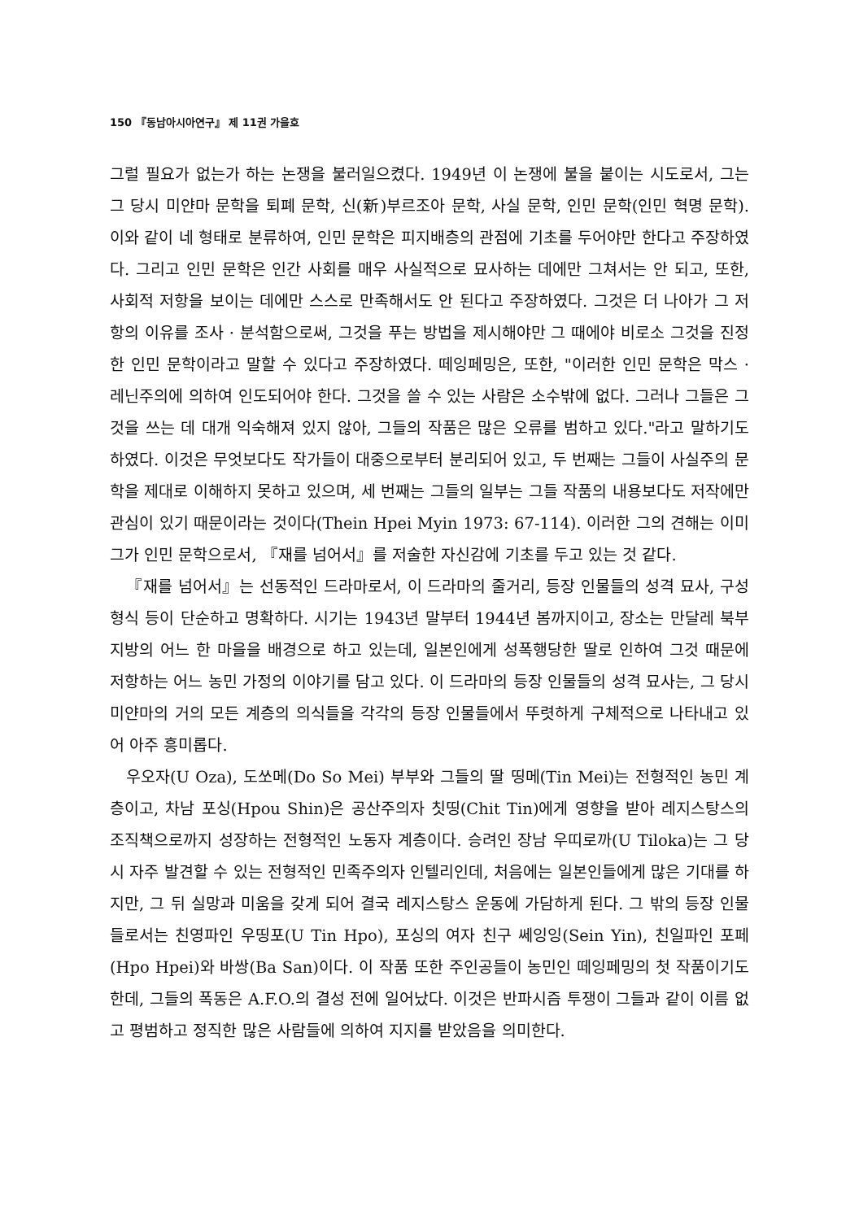150 『동남아시아연구』 제 11권 가을호
그럴 필요가 없는가 하는 논쟁을 불러일으켰다. 1949년 이 논쟁에 불을 붙이는 시도로서, 그는 그 당시 미얀마 문학을 퇴폐 문학, 신(新)부르조아 문학, 사실 문학, 인민 문학(인민 혁명 문학). 이와 같이 네 형태로 분류하여, 인민 문학은 피지배층의 관점에 기초를 두어야만 한다고 주장하였다. 그리고 인민 문학은 인간 사회를 매우 사실적으로 묘사하는 데에만 그쳐서는 안 되고, 또한, 사회적 저항을 보이는 데에만 스스로 만족해서도 안 된다고 주장하였다. 그것은 더 나아가 그 저항의 이유를 조사 · 분석함으로써, 그것을 푸는 방법을 제시해야만 그 때에야 비로소 그것을 진정한 인민 문학이라고 말할 수 있다고 주장하였다. 떼잉페밍은, 또한, "이러한 인민 문학은 막스 · 레닌주의에 의하여 인도되어야 한다. 그것을 쓸 수 있는 사람은 소수밖에 없다. 그러나 그들은 그것을 쓰는 데 대개 익숙해져 있지 않아, 그들의 작품은 많은 오류를 범하고 있다."라고 말하기도 하였다. 이것은 무엇보다도 작가들이 대중으로부터 분리되어 있고, 두 번째는 그들이 사실주의 문학을 제대로 이해하지 못하고 있으며, 세 번째는 그들의 일부는 그들 작품의 내용보다도 저작에만 관심이 있기 때문이라는 것이다(Thein Hpei Myin 1973: 67-114). 이러한 그의 견해는 이미 그가 인민 문학으로서, 『재를 넘어서』를 저술한 자신감에 기초를 두고 있는 것 같다.
『재를 넘어서』는 선동적인 드라마로서, 이 드라마의 줄거리, 등장 인물들의 성격 묘사, 구성 형식 등이 단순하고 명확하다. 시기는 1943년 말부터 1944년 봄까지이고, 장소는 만달레 북부 지방의 어느 한 마을을 배경으로 하고 있는데, 일본인에게 성폭행당한 딸로 인하여 그것 때문에 저항하는 어느 농민 가정의 이야기를 담고 있다. 이 드라마의 등장 인물들의 성격 묘사는, 그 당시 미얀마의 거의 모든 계층의 의식들을 각각의 등장 인물들에서 뚜렷하게 구체적으로 나타내고 있어 아주 흥미롭다.
우오자(U Oza), 도쏘메(Do So Mei) 부부와 그들의 딸 띵메(Tin Mei)는 전형적인 농민 계층이고, 차남 포싱(Hpou Shin)은 공산주의자 칫띵(Chit Tin)에게 영향을 받아 레지스탕스의 조직책으로까지 성장하는 전형적인 노동자 계층이다. 승려인 장남 우띠로까(U Tiloka)는 그 당시 자주 발견할 수 있는 전형적인 민족주의자 인텔리인데, 처음에는 일본인들에게 많은 기대를 하지만, 그 뒤 실망과 미움을 갖게 되어 결국 레지스탕스 운동에 가담하게 된다. 그 밖의 등장 인물들로서는 친영파인 우띵포(U Tin Hpo), 포싱의 여자 친구 쎄잉잉(Sein Yin), 친일파인 포페(Hpo Hpei)와 바쌍(Ba San)이다. 이 작품 또한 주인공들이 농민인 떼잉페밍의 첫 작품이기도 한데, 그들의 폭동은 A.F.O.의 결성 전에 일어났다. 이것은 반파시즘 투쟁이 그들과 같이 이름 없고 평범하고 정직한 많은 사람들에 의하여 지지를 받았음을 의미한다.